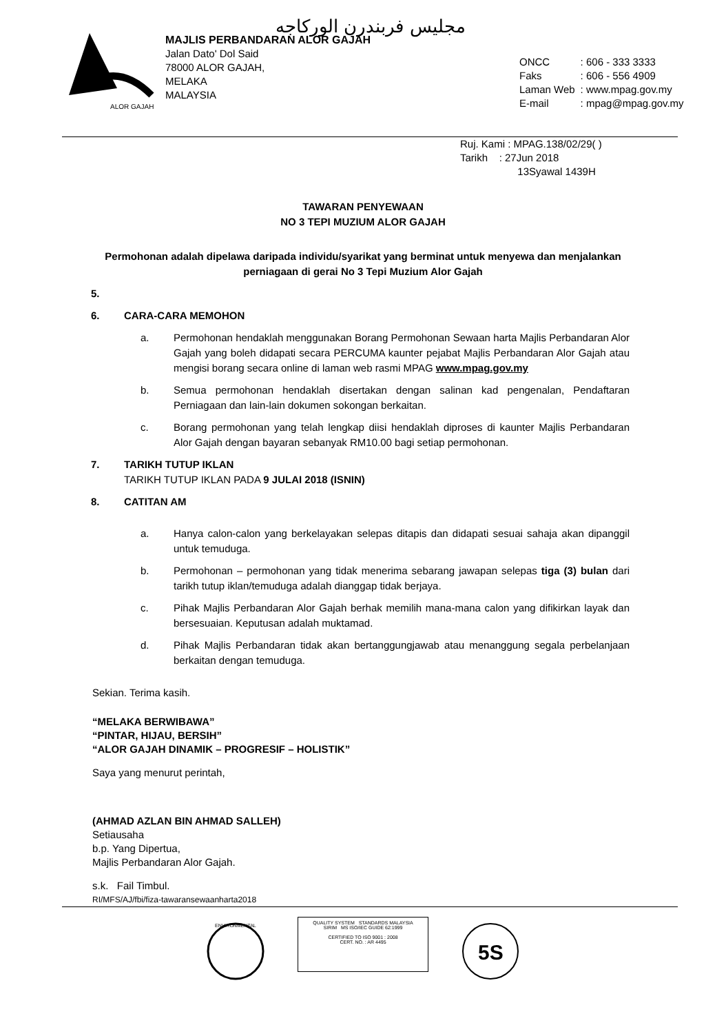ALOR GAJAH
مجليس فربندرن الوركاجه
MAJLIS PERBANDARAN ALOR GAJAH
Jalan Dato' Dol Said
78000 ALOR GAJAH,
MELAKA
MALAYSIA
| ONCC | : 606 - 333 3333 |
| Faks | : 606 - 556 4909 |
| Laman Web | : www.mpag.gov.my |
| E-mail | : mpag@mpag.gov.my |
Ruj. Kami : MPAG.138/02/29( )
Tarikh : 27Jun 2018
13Syawal 1439H
TAWARAN PENYEWAAN
NO 3 TEPI MUZIUM ALOR GAJAH
Permohonan adalah dipelawa daripada individu/syarikat yang berminat untuk menyewa dan menjalankan perniagaan di gerai No 3 Tepi Muzium Alor Gajah
5.
6. CARA-CARA MEMOHON
a. Permohonan hendaklah menggunakan Borang Permohonan Sewaan harta Majlis Perbandaran Alor Gajah yang boleh didapati secara PERCUMA kaunter pejabat Majlis Perbandaran Alor Gajah atau mengisi borang secara online di laman web rasmi MPAG www.mpag.gov.my
b. Semua permohonan hendaklah disertakan dengan salinan kad pengenalan, Pendaftaran Perniagaan dan lain-lain dokumen sokongan berkaitan.
c. Borang permohonan yang telah lengkap diisi hendaklah diproses di kaunter Majlis Perbandaran Alor Gajah dengan bayaran sebanyak RM10.00 bagi setiap permohonan.
7. TARIKH TUTUP IKLAN
TARIKH TUTUP IKLAN PADA 9 JULAI 2018 (ISNIN)
8. CATITAN AM
a. Hanya calon-calon yang berkelayakan selepas ditapis dan didapati sesuai sahaja akan dipanggil untuk temuduga.
b. Permohonan – permohonan yang tidak menerima sebarang jawapan selepas tiga (3) bulan dari tarikh tutup iklan/temuduga adalah dianggap tidak berjaya.
c. Pihak Majlis Perbandaran Alor Gajah berhak memilih mana-mana calon yang difikirkan layak dan bersesuaian. Keputusan adalah muktamad.
d. Pihak Majlis Perbandaran tidak akan bertanggungjawab atau menanggung segala perbelanjaan berkaitan dengan temuduga.
Sekian. Terima kasih.
“MELAKA BERWIBAWA”
“PINTAR, HIJAU, BERSIH”
“ALOR GAJAH DINAMIK – PROGRESIF – HOLISTIK”
Saya yang menurut perintah,
(AHMAD AZLAN BIN AHMAD SALLEH)
Setiausaha
b.p. Yang Dipertua,
Majlis Perbandaran Alor Gajah.
s.k. Fail Timbul.
RI/MFS/AJ/fbi/fiza-tawaransewaanharta2018
ENVIRONMENTAL
QUALITY SYSTEM STANDARDS MALAYSIA
SIRIM MS ISO/IEC GUIDE 62:1999
CERTIFIED TO ISO 9001 : 2008
CERT. NO. : AR 4495
5S